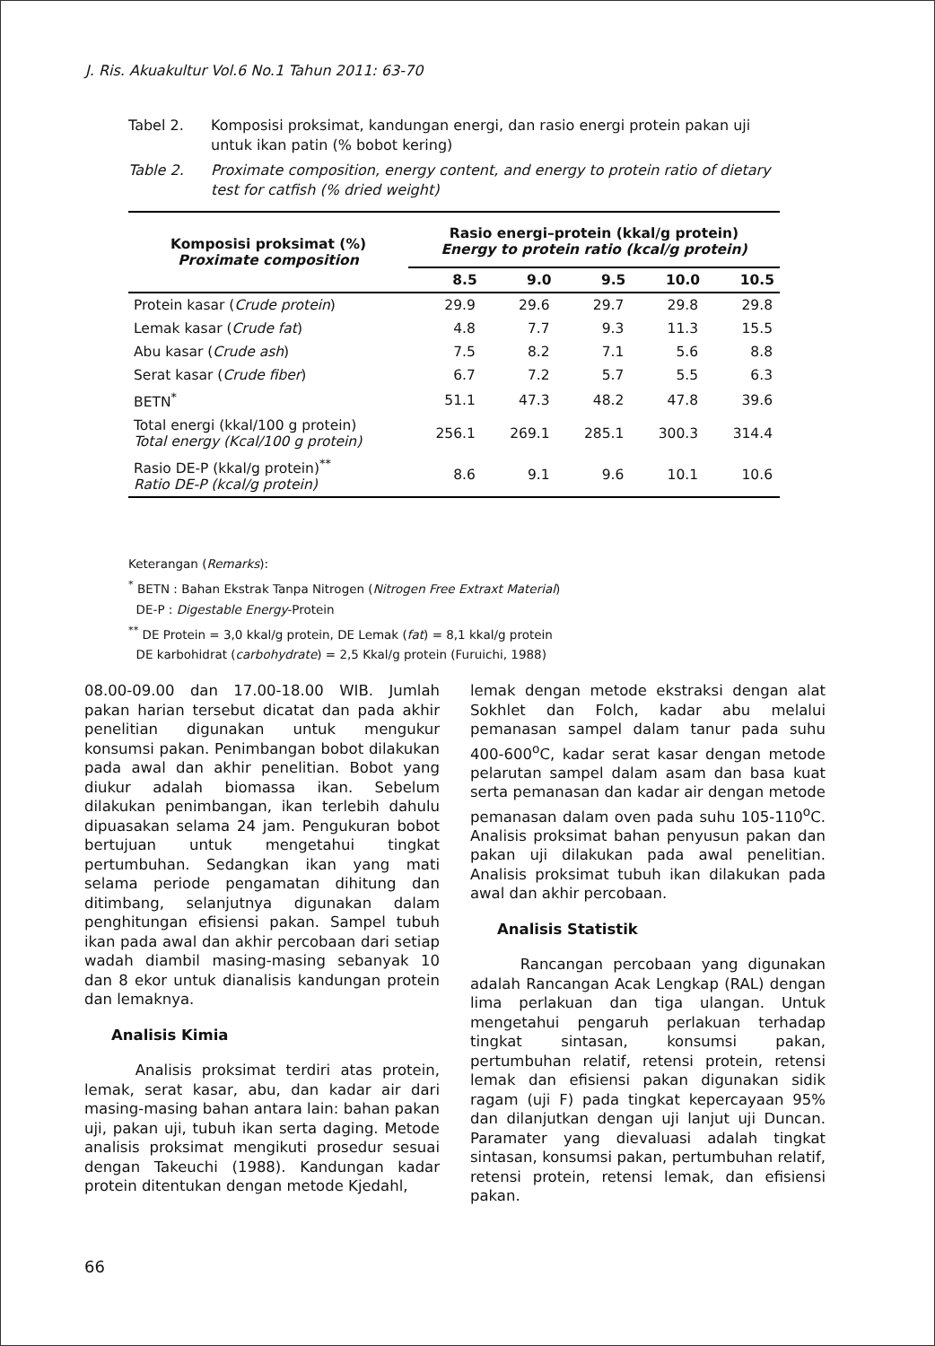J. Ris. Akuakultur Vol.6 No.1 Tahun 2011: 63-70
Tabel 2. Komposisi proksimat, kandungan energi, dan rasio energi protein pakan uji untuk ikan patin (% bobot kering)
Table 2. Proximate composition, energy content, and energy to protein ratio of dietary test for catfish (% dried weight)
| Komposisi proksimat (%) Proximate composition | Rasio energi–protein (kkal/g protein) Energy to protein ratio (kcal/g protein) | | | | |
| --- | --- | --- | --- | --- | --- |
| | 8.5 | 9.0 | 9.5 | 10.0 | 10.5 |
| Protein kasar ( Crude protein ) | 29.9 | 29.6 | 29.7 | 29.8 | 29.8 |
| Lemak kasar ( Crude fat ) | 4.8 | 7.7 | 9.3 | 11.3 | 15.5 |
| Abu kasar ( Crude ash ) | 7.5 | 8.2 | 7.1 | 5.6 | 8.8 |
| Serat kasar ( Crude fiber ) | 6.7 | 7.2 | 5.7 | 5.5 | 6.3 |
| BETN<sup>*</sup> | 51.1 | 47.3 | 48.2 | 47.8 | 39.6 |
| Total energi (kkal/100 g protein) Total energy (Kcal/100 g protein) | 256.1 | 269.1 | 285.1 | 300.3 | 314.4 |
| Rasio DE-P (kkal/g protein)<sup>**</sup> Ratio DE-P (kcal/g protein) | 8.6 | 9.1 | 9.6 | 10.1 | 10.6 |
Keterangan (Remarks):
<sup>*</sup> BETN : Bahan Ekstrak Tanpa Nitrogen (Nitrogen Free Extraxt Material)
DE-P : Digestable Energy-Protein
<sup>**</sup> DE Protein = 3,0 kkal/g protein, DE Lemak (fat) = 8,1 kkal/g protein
DE karbohidrat (carbohydrate) = 2,5 Kkal/g protein (Furuichi, 1988)
08.00-09.00 dan 17.00-18.00 WIB. Jumlah pakan harian tersebut dicatat dan pada akhir penelitian digunakan untuk mengukur konsumsi pakan. Penimbangan bobot dilakukan pada awal dan akhir penelitian. Bobot yang diukur adalah biomassa ikan. Sebelum dilakukan penimbangan, ikan terlebih dahulu dipuasakan selama 24 jam. Pengukuran bobot bertujuan untuk mengetahui tingkat pertumbuhan. Sedangkan ikan yang mati selama periode pengamatan dihitung dan ditimbang, selanjutnya digunakan dalam penghitungan efisiensi pakan. Sampel tubuh ikan pada awal dan akhir percobaan dari setiap wadah diambil masing-masing sebanyak 10 dan 8 ekor untuk dianalisis kandungan protein dan lemaknya.
Analisis Kimia
Analisis proksimat terdiri atas protein, lemak, serat kasar, abu, dan kadar air dari masing-masing bahan antara lain: bahan pakan uji, pakan uji, tubuh ikan serta daging. Metode analisis proksimat mengikuti prosedur sesuai dengan Takeuchi (1988). Kandungan kadar protein ditentukan dengan metode Kjedahl,
lemak dengan metode ekstraksi dengan alat Sokhlet dan Folch, kadar abu melalui pemanasan sampel dalam tanur pada suhu 400-600<sup>o</sup>C, kadar serat kasar dengan metode pelarutan sampel dalam asam dan basa kuat serta pemanasan dan kadar air dengan metode pemanasan dalam oven pada suhu 105-110<sup>o</sup>C. Analisis proksimat bahan penyusun pakan dan pakan uji dilakukan pada awal penelitian. Analisis proksimat tubuh ikan dilakukan pada awal dan akhir percobaan.
Analisis Statistik
Rancangan percobaan yang digunakan adalah Rancangan Acak Lengkap (RAL) dengan lima perlakuan dan tiga ulangan. Untuk mengetahui pengaruh perlakuan terhadap tingkat sintasan, konsumsi pakan, pertumbuhan relatif, retensi protein, retensi lemak dan efisiensi pakan digunakan sidik ragam (uji F) pada tingkat kepercayaan 95% dan dilanjutkan dengan uji lanjut uji Duncan. Paramater yang dievaluasi adalah tingkat sintasan, konsumsi pakan, pertumbuhan relatif, retensi protein, retensi lemak, dan efisiensi pakan.
66